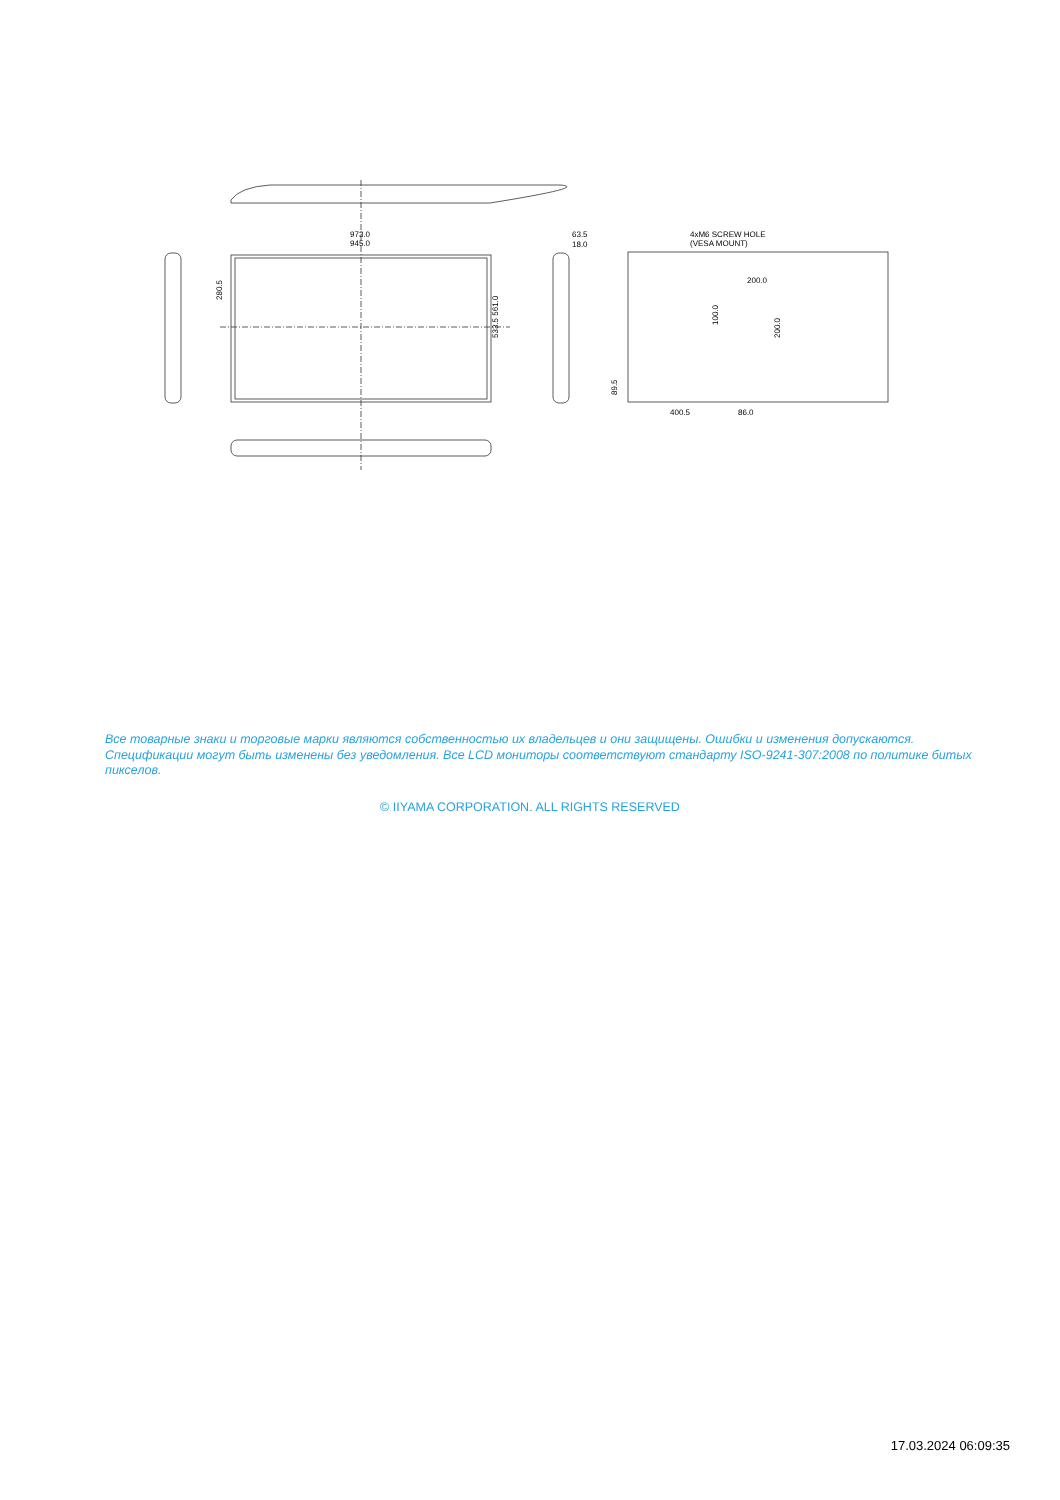973.0
945.0
63.5
18.0
4xM6 SCREW HOLE
(VESA MOUNT)
200.0
400.5
86.0
280.5
533.5 561.0
100.0
200.0
89.5
Все товарные знаки и торговые марки являются собственностью их владельцев и они защищены. Ошибки и изменения допускаются. Спецификации могут быть изменены без уведомления. Все LCD мониторы соответствуют стандарту ISO-9241-307:2008 по политике битых пикселов.
© IIYAMA CORPORATION. ALL RIGHTS RESERVED
17.03.2024 06:09:35